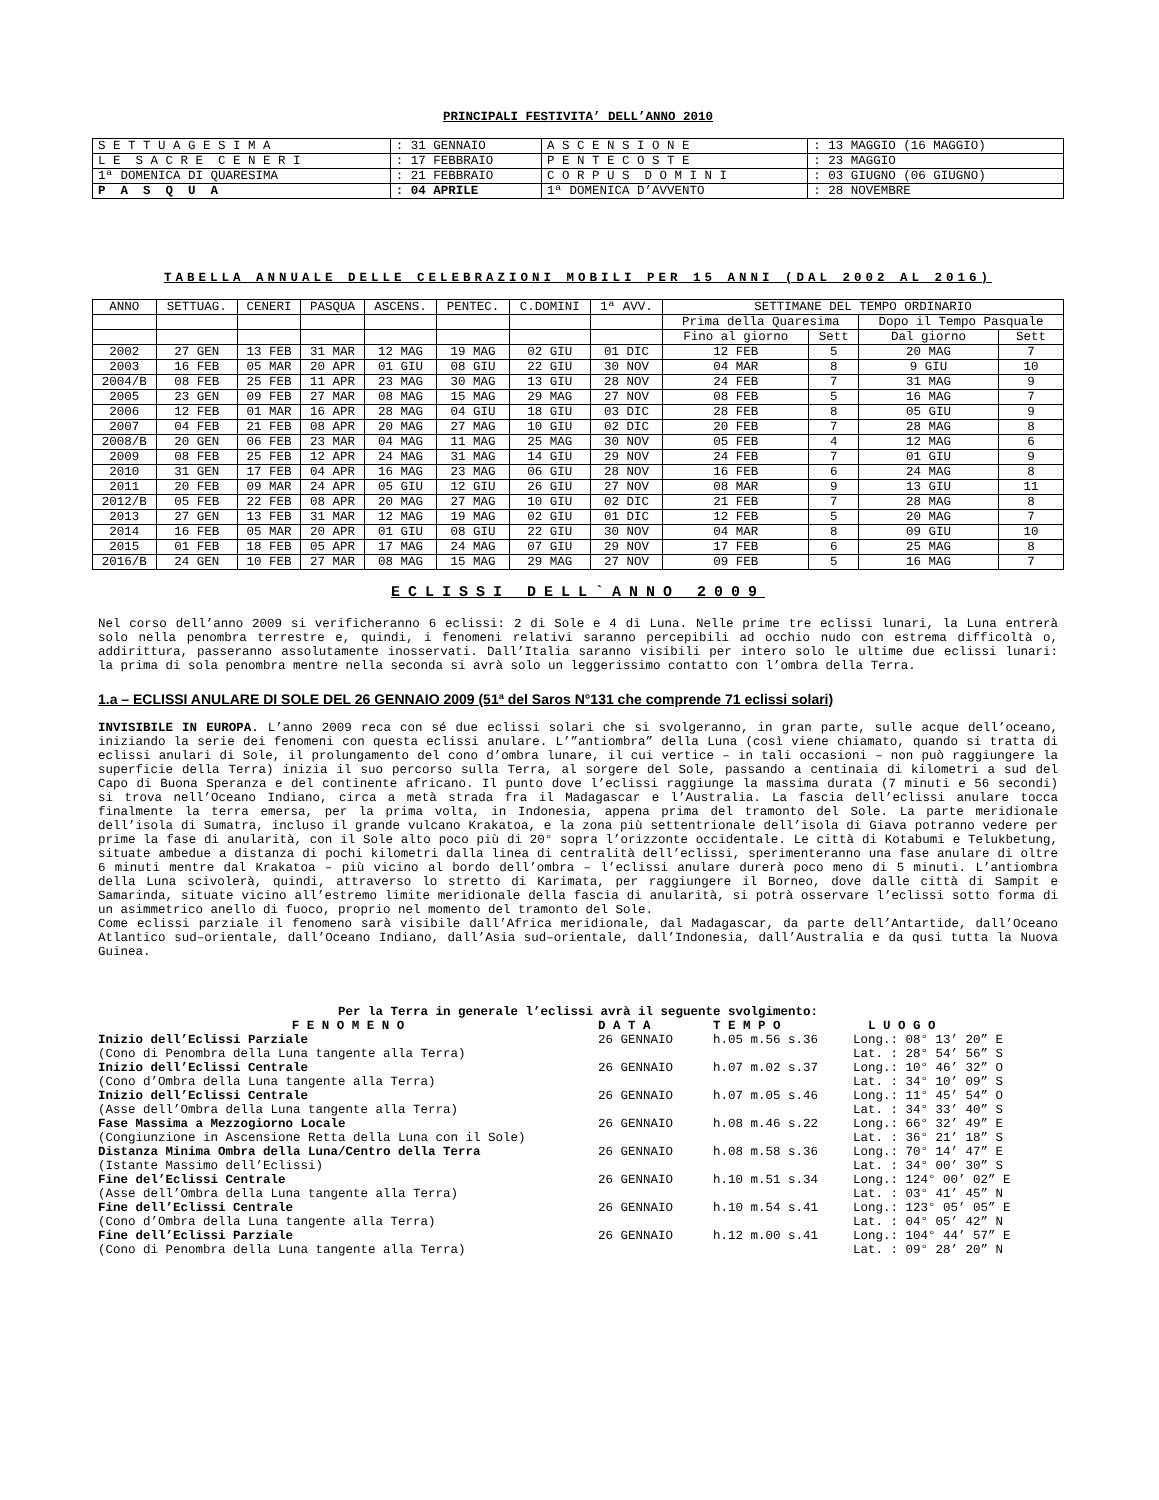PRINCIPALI FESTIVITA’ DELL’ANNO 2010
| S E T T U A G E S I M A | : 31 GENNAIO | A S C E N S I O N E | : 13 MAGGIO (16 MAGGIO) |
| L E S A C R E C E N E R I | : 17 FEBBRAIO | P E N T E C O S T E | : 23 MAGGIO |
| 1ª DOMENICA DI QUARESIMA | : 21 FEBBRAIO | C O R P U S D O M I N I | : 03 GIUGNO (06 GIUGNO) |
| P A S Q U A | : 04 APRILE | 1ª DOMENICA D’AVVENTO | : 28 NOVEMBRE |
TABELLA ANNUALE DELLE CELEBRAZIONI MOBILI PER 15 ANNI (DAL 2002 AL 2016)
| ANNO | SETTUAG. | CENERI | PASQUA | ASCENS. | PENTEC. | C.DOMINI | 1ª AVV. | SETTIMANE DEL TEMPO ORDINARIO | | | |
| --- | --- | --- | --- | --- | --- | --- | --- | --- | --- | --- | --- |
| | | | | | | | | Prima della Quaresima | | Dopo il Tempo Pasquale | |
| | | | | | | | | Fino al giorno | Sett | Dal giorno | Sett |
| 2002 | 27 GEN | 13 FEB | 31 MAR | 12 MAG | 19 MAG | 02 GIU | 01 DIC | 12 FEB | 5 | 20 MAG | 7 |
| 2003 | 16 FEB | 05 MAR | 20 APR | 01 GIU | 08 GIU | 22 GIU | 30 NOV | 04 MAR | 8 | 9 GIU | 10 |
| 2004/B | 08 FEB | 25 FEB | 11 APR | 23 MAG | 30 MAG | 13 GIU | 28 NOV | 24 FEB | 7 | 31 MAG | 9 |
| 2005 | 23 GEN | 09 FEB | 27 MAR | 08 MAG | 15 MAG | 29 MAG | 27 NOV | 08 FEB | 5 | 16 MAG | 7 |
| 2006 | 12 FEB | 01 MAR | 16 APR | 28 MAG | 04 GIU | 18 GIU | 03 DIC | 28 FEB | 8 | 05 GIU | 9 |
| 2007 | 04 FEB | 21 FEB | 08 APR | 20 MAG | 27 MAG | 10 GIU | 02 DIC | 20 FEB | 7 | 28 MAG | 8 |
| 2008/B | 20 GEN | 06 FEB | 23 MAR | 04 MAG | 11 MAG | 25 MAG | 30 NOV | 05 FEB | 4 | 12 MAG | 6 |
| 2009 | 08 FEB | 25 FEB | 12 APR | 24 MAG | 31 MAG | 14 GIU | 29 NOV | 24 FEB | 7 | 01 GIU | 9 |
| 2010 | 31 GEN | 17 FEB | 04 APR | 16 MAG | 23 MAG | 06 GIU | 28 NOV | 16 FEB | 6 | 24 MAG | 8 |
| 2011 | 20 FEB | 09 MAR | 24 APR | 05 GIU | 12 GIU | 26 GIU | 27 NOV | 08 MAR | 9 | 13 GIU | 11 |
| 2012/B | 05 FEB | 22 FEB | 08 APR | 20 MAG | 27 MAG | 10 GIU | 02 DIC | 21 FEB | 7 | 28 MAG | 8 |
| 2013 | 27 GEN | 13 FEB | 31 MAR | 12 MAG | 19 MAG | 02 GIU | 01 DIC | 12 FEB | 5 | 20 MAG | 7 |
| 2014 | 16 FEB | 05 MAR | 20 APR | 01 GIU | 08 GIU | 22 GIU | 30 NOV | 04 MAR | 8 | 09 GIU | 10 |
| 2015 | 01 FEB | 18 FEB | 05 APR | 17 MAG | 24 MAG | 07 GIU | 29 NOV | 17 FEB | 6 | 25 MAG | 8 |
| 2016/B | 24 GEN | 10 FEB | 27 MAR | 08 MAG | 15 MAG | 29 MAG | 27 NOV | 09 FEB | 5 | 16 MAG | 7 |
ECLISSI DELL`ANNO 2009
Nel corso dell’anno 2009 si verificheranno 6 eclissi: 2 di Sole e 4 di Luna. Nelle prime tre eclissi lunari, la Luna entrerà solo nella penombra terrestre e, quindi, i fenomeni relativi saranno percepibili ad occhio nudo con estrema difficoltà o, addirittura, passeranno assolutamente inosservati. Dall’Italia saranno visibili per intero solo le ultime due eclissi lunari: la prima di sola penombra mentre nella seconda si avrà solo un leggerissimo contatto con l’ombra della Terra.
1.a – ECLISSI ANULARE DI SOLE DEL 26 GENNAIO 2009 (51ª del Saros N°131 che comprende 71 eclissi solari)
INVISIBILE IN EUROPA. L’anno 2009 reca con sé due eclissi solari che si svolgeranno, in gran parte, sulle acque dell’oceano, iniziando la serie dei fenomeni con questa eclissi anulare. L’”antiombra” della Luna (così viene chiamato, quando si tratta di eclissi anulari di Sole, il prolungamento del cono d’ombra lunare, il cui vertice – in tali occasioni – non può raggiungere la superficie della Terra) inizia il suo percorso sulla Terra, al sorgere del Sole, passando a centinaia di kilometri a sud del Capo di Buona Speranza e del continente africano. Il punto dove l’eclissi raggiunge la massima durata (7 minuti e 56 secondi) si trova nell’Oceano Indiano, circa a metà strada fra il Madagascar e l’Australia. La fascia dell’eclissi anulare tocca finalmente la terra emersa, per la prima volta, in Indonesia, appena prima del tramonto del Sole. La parte meridionale dell’isola di Sumatra, incluso il grande vulcano Krakatoa, e la zona più settentrionale dell’isola di Giava potranno vedere per prime la fase di anularità, con il Sole alto poco più di 20° sopra l’orizzonte occidentale. Le città di Kotabumi e Telukbetung, situate ambedue a distanza di pochi kilometri dalla linea di centralità dell’eclissi, sperimenteranno una fase anulare di oltre 6 minuti mentre dal Krakatoa – più vicino al bordo dell’ombra – l’eclissi anulare durerà poco meno di 5 minuti. L’antiombra della Luna scivolerà, quindi, attraverso lo stretto di Karimata, per raggiungere il Borneo, dove dalle città di Sampit e Samarinda, situate vicino all’estremo limite meridionale della fascia di anularità, si potrà osservare l’eclissi sotto forma di un asimmetrico anello di fuoco, proprio nel momento del tramonto del Sole.
Come eclissi parziale il fenomeno sarà visibile dall’Africa meridionale, dal Madagascar, da parte dell’Antartide, dall’Oceano Atlantico sud–orientale, dall’Oceano Indiano, dall’Asia sud–orientale, dall’Indonesia, dall’Australia e da qusi tutta la Nuova Guinea.
Per la Terra in generale l’eclissi avrà il seguente svolgimento:
| F E N O M E N O | D A T A | T E M P O | L U O G O |
| Inizio dell’Eclissi Parziale (Cono di Penombra della Luna tangente alla Terra) | 26 GENNAIO | h.05 m.56 s.36 | Long.: 08° 13’ 20” E Lat. : 28° 54’ 56” S |
| Inizio dell’Eclissi Centrale (Cono d’Ombra della Luna tangente alla Terra) | 26 GENNAIO | h.07 m.02 s.37 | Long.: 10° 46’ 32” O Lat. : 34° 10’ 09” S |
| Inizio dell’Eclissi Centrale (Asse dell’Ombra della Luna tangente alla Terra) | 26 GENNAIO | h.07 m.05 s.46 | Long.: 11° 45’ 54” O Lat. : 34° 33’ 40” S |
| Fase Massima a Mezzogiorno Locale (Congiunzione in Ascensione Retta della Luna con il Sole) | 26 GENNAIO | h.08 m.46 s.22 | Long.: 66° 32’ 49” E Lat. : 36° 21’ 18” S |
| Distanza Minima Ombra della Luna/Centro della Terra (Istante Massimo dell’Eclissi) | 26 GENNAIO | h.08 m.58 s.36 | Long.: 70° 14’ 47” E Lat. : 34° 00’ 30” S |
| Fine del’Eclissi Centrale (Asse dell’Ombra della Luna tangente alla Terra) | 26 GENNAIO | h.10 m.51 s.34 | Long.: 124° 00’ 02” E Lat. : 03° 41’ 45” N |
| Fine dell’Eclissi Centrale (Cono d’Ombra della Luna tangente alla Terra) | 26 GENNAIO | h.10 m.54 s.41 | Long.: 123° 05’ 05” E Lat. : 04° 05’ 42” N |
| Fine dell’Eclissi Parziale (Cono di Penombra della Luna tangente alla Terra) | 26 GENNAIO | h.12 m.00 s.41 | Long.: 104° 44’ 57” E Lat. : 09° 28’ 20” N |